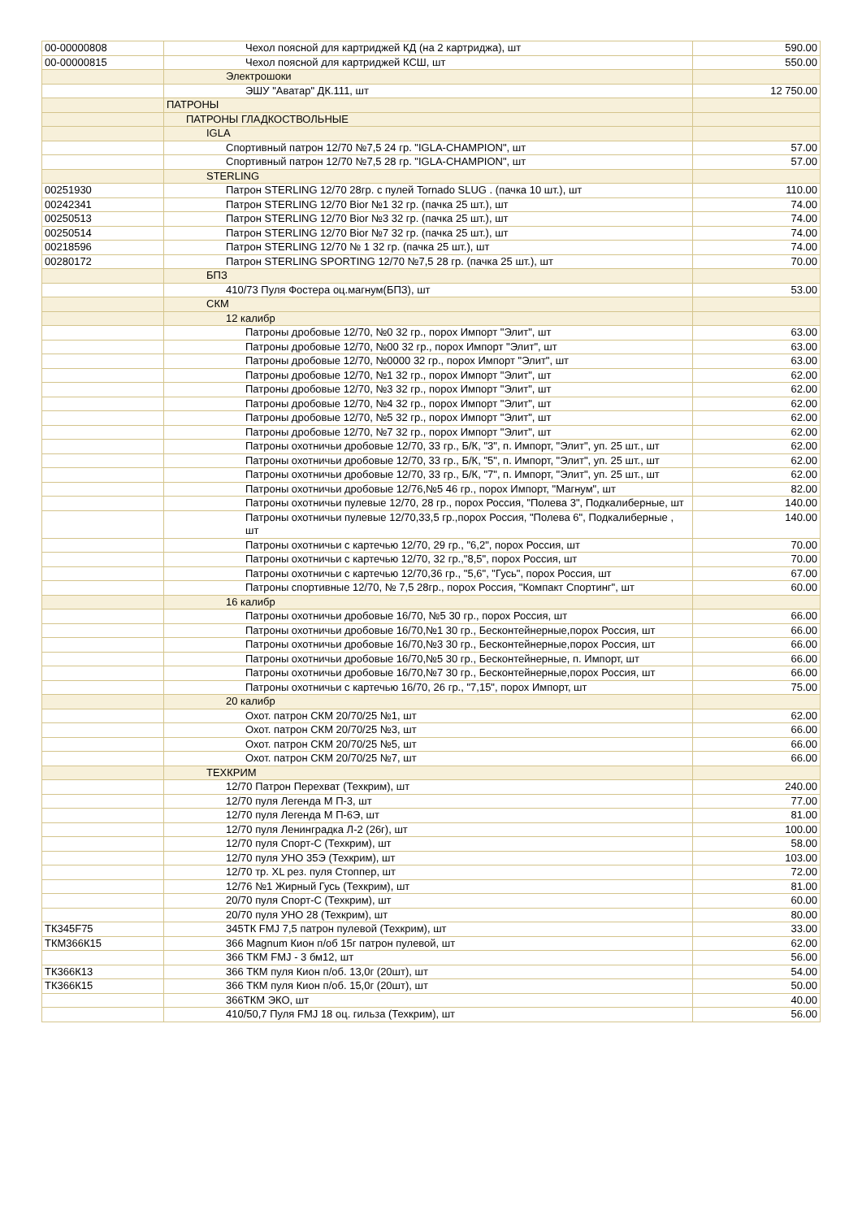| 00-00000808 | Чехол поясной для картриджей КД (на 2 картриджа), шт | 590.00 |
| 00-00000815 | Чехол поясной для картриджей КСШ, шт | 550.00 |
| | Электрошоки | |
| | ЭШУ "Аватар" ДК.111, шт | 12 750.00 |
| | ПАТРОНЫ | |
| | ПАТРОНЫ ГЛАДКОСТВОЛЬНЫЕ | |
| | IGLA | |
| | Спортивный патрон 12/70 №7,5 24 гр. "IGLA-CHAMPION", шт | 57.00 |
| | Спортивный патрон 12/70 №7,5 28 гр. "IGLA-CHAMPION", шт | 57.00 |
| | STERLING | |
| 00251930 | Патрон STERLING 12/70 28гр. с пулей Tornado SLUG . (пачка 10 шт.), шт | 110.00 |
| 00242341 | Патрон STERLING 12/70 Bior №1 32 гр. (пачка 25 шт.), шт | 74.00 |
| 00250513 | Патрон STERLING 12/70 Bior №3 32 гр. (пачка 25 шт.), шт | 74.00 |
| 00250514 | Патрон STERLING 12/70 Bior №7 32 гр. (пачка 25 шт.), шт | 74.00 |
| 00218596 | Патрон STERLING 12/70 № 1 32 гр. (пачка 25 шт.), шт | 74.00 |
| 00280172 | Патрон STERLING SPORTING 12/70 №7,5 28 гр. (пачка 25 шт.), шт | 70.00 |
| | БПЗ | |
| | 410/73 Пуля Фостера оц.магнум(БПЗ), шт | 53.00 |
| | СКМ | |
| | 12 калибр | |
| | Патроны дробовые 12/70, №0 32 гр., порох Импорт "Элит", шт | 63.00 |
| | Патроны дробовые 12/70, №00 32 гр., порох Импорт "Элит", шт | 63.00 |
| | Патроны дробовые 12/70, №0000 32 гр., порох Импорт "Элит", шт | 63.00 |
| | Патроны дробовые 12/70, №1 32 гр., порох Импорт "Элит", шт | 62.00 |
| | Патроны дробовые 12/70, №3 32 гр., порох Импорт "Элит", шт | 62.00 |
| | Патроны дробовые 12/70, №4 32 гр., порох Импорт "Элит", шт | 62.00 |
| | Патроны дробовые 12/70, №5 32 гр., порох Импорт "Элит", шт | 62.00 |
| | Патроны дробовые 12/70, №7 32 гр., порох Импорт "Элит", шт | 62.00 |
| | Патроны охотничьи дробовые 12/70, 33 гр., Б/К, "3", п. Импорт, "Элит", уп. 25 шт., шт | 62.00 |
| | Патроны охотничьи дробовые 12/70, 33 гр., Б/К, "5", п. Импорт, "Элит", уп. 25 шт., шт | 62.00 |
| | Патроны охотничьи дробовые 12/70, 33 гр., Б/К, "7", п. Импорт, "Элит", уп. 25 шт., шт | 62.00 |
| | Патроны охотничьи дробовые 12/76,№5 46 гр., порох Импорт, "Магнум", шт | 82.00 |
| | Патроны охотничьи пулевые 12/70, 28 гр., порох Россия, "Полева 3", Подкалиберные, шт | 140.00 |
| | Патроны охотничьи пулевые 12/70,33,5 гр.,порох Россия, "Полева 6", Подкалиберные , шт | 140.00 |
| | Патроны охотничьи с картечью 12/70, 29 гр., "6,2", порох Россия, шт | 70.00 |
| | Патроны охотничьи с картечью 12/70, 32 гр.,"8,5", порох Россия, шт | 70.00 |
| | Патроны охотничьи с картечью 12/70,36 гр., "5,6", "Гусь", порох Россия, шт | 67.00 |
| | Патроны спортивные 12/70, № 7,5 28гр., порох Россия, "Компакт Спортинг", шт | 60.00 |
| | 16 калибр | |
| | Патроны охотничьи дробовые 16/70, №5 30 гр., порох Россия, шт | 66.00 |
| | Патроны охотничьи дробовые 16/70,№1 30 гр., Бесконтейнерные,порох Россия, шт | 66.00 |
| | Патроны охотничьи дробовые 16/70,№3 30 гр., Бесконтейнерные,порох Россия, шт | 66.00 |
| | Патроны охотничьи дробовые 16/70,№5 30 гр., Бесконтейнерные, п. Импорт, шт | 66.00 |
| | Патроны охотничьи дробовые 16/70,№7 30 гр., Бесконтейнерные,порох Россия, шт | 66.00 |
| | Патроны охотничьи с картечью 16/70, 26 гр., "7,15", порох Импорт, шт | 75.00 |
| | 20 калибр | |
| | Охот. патрон СКМ 20/70/25 №1, шт | 62.00 |
| | Охот. патрон СКМ 20/70/25 №3, шт | 66.00 |
| | Охот. патрон СКМ 20/70/25 №5, шт | 66.00 |
| | Охот. патрон СКМ 20/70/25 №7, шт | 66.00 |
| | ТЕХКРИМ | |
| | 12/70 Патрон Перехват (Техкрим), шт | 240.00 |
| | 12/70 пуля Легенда М П-3, шт | 77.00 |
| | 12/70 пуля Легенда М П-6Э, шт | 81.00 |
| | 12/70 пуля Ленинградка Л-2 (26г), шт | 100.00 |
| | 12/70 пуля Спорт-С (Техкрим), шт | 58.00 |
| | 12/70 пуля УНО 35Э (Техкрим), шт | 103.00 |
| | 12/70 тр. XL рез. пуля Стоппер, шт | 72.00 |
| | 12/76 №1 Жирный Гусь (Техкрим), шт | 81.00 |
| | 20/70 пуля Спорт-С (Техкрим), шт | 60.00 |
| | 20/70 пуля УНО 28 (Техкрим), шт | 80.00 |
| ТК345F75 | 345ТК FMJ 7,5 патрон пулевой (Техкрим), шт | 33.00 |
| ТКМ366К15 | 366 Magnum Кион п/об 15г патрон пулевой, шт | 62.00 |
| | 366 ТКМ FMJ - 3 бм12, шт | 56.00 |
| ТК366К13 | 366 ТКМ пуля Кион п/об. 13,0г (20шт), шт | 54.00 |
| ТК366К15 | 366 ТКМ пуля Кион п/об. 15,0г (20шт), шт | 50.00 |
| | 366ТКМ ЭКО, шт | 40.00 |
| | 410/50,7 Пуля FMJ 18 оц. гильза (Техкрим), шт | 56.00 |